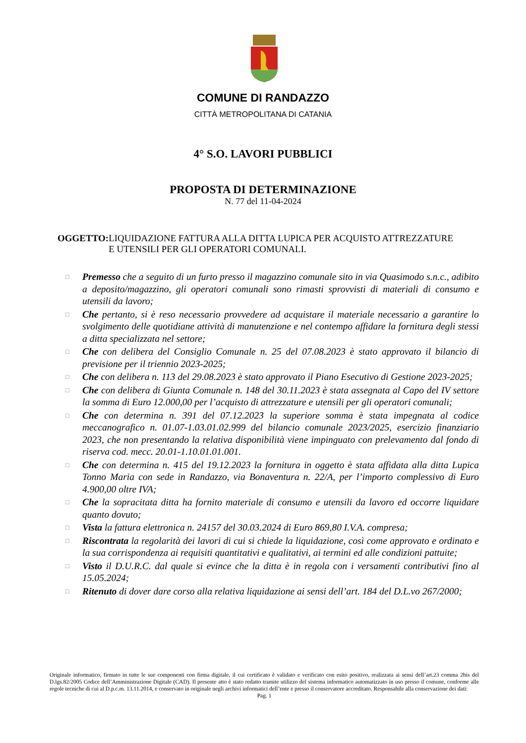COMUNE DI RANDAZZO
CITTÀ METROPOLITANA DI CATANIA
4° S.O. LAVORI PUBBLICI
PROPOSTA DI DETERMINAZIONE
N. 77 del 11-04-2024
OGGETTO: LIQUIDAZIONE FATTURA ALLA DITTA LUPICA PER ACQUISTO ATTREZZATURE E UTENSILI PER GLI OPERATORI COMUNALI.
□ Premesso che a seguito di un furto presso il magazzino comunale sito in via Quasimodo s.n.c., adibito a deposito/magazzino, gli operatori comunali sono rimasti sprovvisti di materiali di consumo e utensili da lavoro;
□ Che pertanto, si è reso necessario provvedere ad acquistare il materiale necessario a garantire lo svolgimento delle quotidiane attività di manutenzione e nel contempo affidare la fornitura degli stessi a ditta specializzata nel settore;
□ Che con delibera del Consiglio Comunale n. 25 del 07.08.2023 è stato approvato il bilancio di previsione per il triennio 2023-2025;
□ Che con delibera n. 113 del 29.08.2023 è stato approvato il Piano Esecutivo di Gestione 2023-2025;
□ Che con delibera di Giunta Comunale n. 148 del 30.11.2023 è stata assegnata al Capo del IV settore la somma di Euro 12.000,00 per l’acquisto di attrezzature e utensili per gli operatori comunali;
□ Che con determina n. 391 del 07.12.2023 la superiore somma è stata impegnata al codice meccanografico n. 01.07-1.03.01.02.999 del bilancio comunale 2023/2025, esercizio finanziario 2023, che non presentando la relativa disponibilità viene impinguato con prelevamento dal fondo di riserva cod. mecc. 20.01-1.10.01.01.001.
□ Che con determina n. 415 del 19.12.2023 la fornitura in oggetto è stata affidata alla ditta Lupica Tonno Maria con sede in Randazzo, via Bonaventura n. 22/A, per l’importo complessivo di Euro 4.900,00 oltre IVA;
□ Che la sopracitata ditta ha fornito materiale di consumo e utensili da lavoro ed occorre liquidare quanto dovuto;
□ Vista la fattura elettronica n. 24157 del 30.03.2024 di Euro 869,80 I.V.A. compresa;
□ Riscontrata la regolarità dei lavori di cui si chiede la liquidazione, così come approvato e ordinato e la sua corrispondenza ai requisiti quantitativi e qualitativi, ai termini ed alle condizioni pattuite;
□ Visto il D.U.R.C. dal quale si evince che la ditta è in regola con i versamenti contributivi fino al 15.05.2024;
□ Ritenuto di dover dare corso alla relativa liquidazione ai sensi dell’art. 184 del D.L.vo 267/2000;
Originale informatico, firmato in tutte le sue componenti con firma digitale, il cui certificato è validato e verificato con esito positivo, realizzata ai sensi dell’art.23 comma 2bis del D.lgs.82/2005 Codice dell’Amministrazione Digitale (CAD). Il presente atto è stato redatto tramite utilizzo del sistema informatico automatizzato in uso presso il comune, conforme alle regole tecniche di cui al D.p.c.m. 13.11.2014, e conservato in originale negli archivi informatici dell’ente e presso il conservatore accreditato. Responsabile alla conservazione dei dati:
Pag. 1